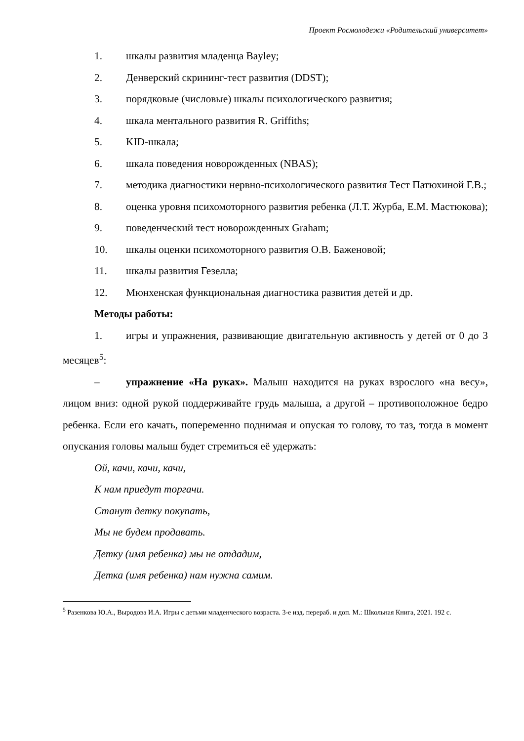Проект Росмолодежи «Родительский университет»
1. шкалы развития младенца Bayley;
2. Денверский скрининг-тест развития (DDST);
3. порядковые (числовые) шкалы психологического развития;
4. шкала ментального развития R. Griffiths;
5. KID-шкала;
6. шкала поведения новорожденных (NBAS);
7. методика диагностики нервно-психологического развития Тест Патюхиной Г.В.;
8. оценка уровня психомоторного развития ребенка (Л.Т. Журба, Е.М. Мастюкова);
9. поведенческий тест новорожденных Graham;
10. шкалы оценки психомоторного развития О.В. Баженовой;
11. шкалы развития Гезелла;
12. Мюнхенская функциональная диагностика развития детей и др.
Методы работы:
1. игры и упражнения, развивающие двигательную активность у детей от 0 до 3 месяцев<sup>5</sup>:
– упражнение «На руках». Малыш находится на руках взрослого «на весу», лицом вниз: одной рукой поддерживайте грудь малыша, а другой – противоположное бедро ребенка. Если его качать, попеременно поднимая и опуская то голову, то таз, тогда в момент опускания головы малыш будет стремиться её удержать:
Ой, качи, качи, качи,
К нам приедут торгачи.
Станут детку покупать,
Мы не будем продавать.
Детку (имя ребенка) мы не отдадим,
Детка (имя ребенка) нам нужна самим.
<sup>5</sup> Разенкова Ю.А., Выродова И.А. Игры с детьми младенческого возраста. 3-е изд. перераб. и доп. М.: Школьная Книга, 2021. 192 с.